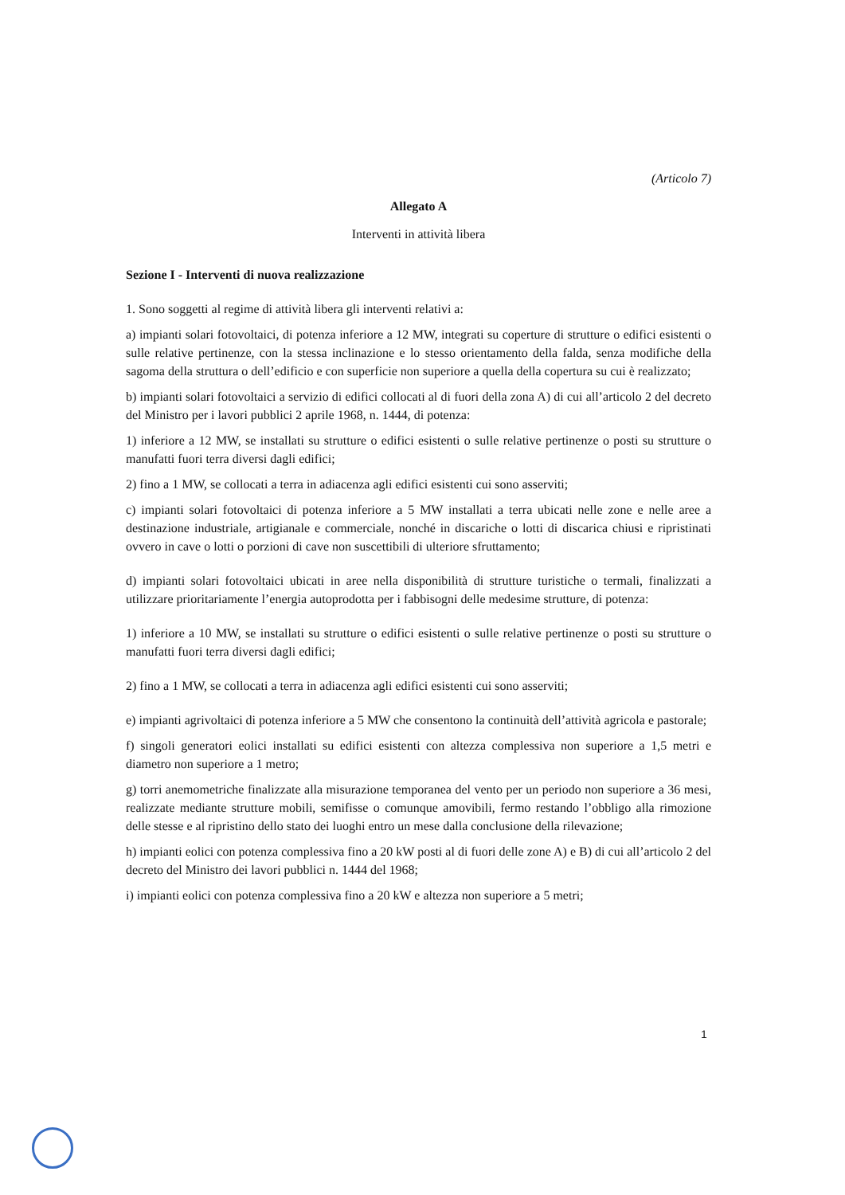(Articolo 7)
Allegato A
Interventi in attività libera
Sezione I - Interventi di nuova realizzazione
1. Sono soggetti al regime di attività libera gli interventi relativi a:
a) impianti solari fotovoltaici, di potenza inferiore a 12 MW, integrati su coperture di strutture o edifici esistenti o sulle relative pertinenze, con la stessa inclinazione e lo stesso orientamento della falda, senza modifiche della sagoma della struttura o dell’edificio e con superficie non superiore a quella della copertura su cui è realizzato;
b) impianti solari fotovoltaici a servizio di edifici collocati al di fuori della zona A) di cui all’articolo 2 del decreto del Ministro per i lavori pubblici 2 aprile 1968, n. 1444, di potenza:
1) inferiore a 12 MW, se installati su strutture o edifici esistenti o sulle relative pertinenze o posti su strutture o manufatti fuori terra diversi dagli edifici;
2) fino a 1 MW, se collocati a terra in adiacenza agli edifici esistenti cui sono asserviti;
c) impianti solari fotovoltaici di potenza inferiore a 5 MW installati a terra ubicati nelle zone e nelle aree a destinazione industriale, artigianale e commerciale, nonché in discariche o lotti di discarica chiusi e ripristinati ovvero in cave o lotti o porzioni di cave non suscettibili di ulteriore sfruttamento;
d) impianti solari fotovoltaici ubicati in aree nella disponibilità di strutture turistiche o termali, finalizzati a utilizzare prioritariamente l’energia autoprodotta per i fabbisogni delle medesime strutture, di potenza:
1) inferiore a 10 MW, se installati su strutture o edifici esistenti o sulle relative pertinenze o posti su strutture o manufatti fuori terra diversi dagli edifici;
2) fino a 1 MW, se collocati a terra in adiacenza agli edifici esistenti cui sono asserviti;
e) impianti agrivoltaici di potenza inferiore a 5 MW che consentono la continuità dell’attività agricola e pastorale;
f) singoli generatori eolici installati su edifici esistenti con altezza complessiva non superiore a 1,5 metri e diametro non superiore a 1 metro;
g) torri anemometriche finalizzate alla misurazione temporanea del vento per un periodo non superiore a 36 mesi, realizzate mediante strutture mobili, semifisse o comunque amovibili, fermo restando l’obbligo alla rimozione delle stesse e al ripristino dello stato dei luoghi entro un mese dalla conclusione della rilevazione;
h) impianti eolici con potenza complessiva fino a 20 kW posti al di fuori delle zone A) e B) di cui all’articolo 2 del decreto del Ministro dei lavori pubblici n. 1444 del 1968;
i) impianti eolici con potenza complessiva fino a 20 kW e altezza non superiore a 5 metri;
1